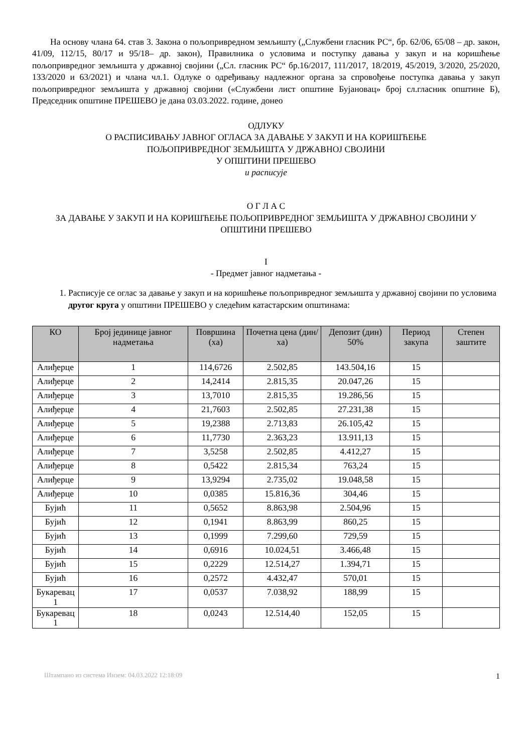На основу члана 64. став 3. Закона о пољопривредном земљишту („Службени гласник РС“, бр. 62/06, 65/08 – др. закон, 41/09, 112/15, 80/17 и 95/18– др. закон), Правилника о условима и поступку давања у закуп и на коришћење пољопривредног земљишта у државној својини („Сл. гласник РС“ бр.16/2017, 111/2017, 18/2019, 45/2019, 3/2020, 25/2020, 133/2020 и 63/2021) и члана чл.1. Одлуке о одређивању надлежног органа за спровођење поступка давања у закуп пољопривредног земљишта у државној својини («Службени лист општине Бујановац» број сл.гласник општине Б), Председник општине ПРЕШЕВО је дана 03.03.2022. године, донео
ОДЛУКУ
О РАСПИСИВАЊУ ЈАВНОГ ОГЛАСА ЗА ДАВАЊЕ У ЗАКУП И НА КОРИШЋЕЊЕ
ПОЉОПРИВРЕДНОГ ЗЕМЉИШТА У ДРЖАВНОЈ СВОЈИНИ
У ОПШТИНИ ПРЕШЕВО
и расписује
О Г Л А С
ЗА ДАВАЊЕ У ЗАКУП И НА КОРИШЋЕЊЕ ПОЉОПРИВРЕДНОГ ЗЕМЉИШТА У ДРЖАВНОЈ СВОЈИНИ У ОПШТИНИ ПРЕШЕВО
I
- Предмет јавног надметања -
1. Расписује се оглас за давање у закуп и на коришћење пољопривредног земљишта у државној својини по условима другог круга у општини ПРЕШЕВО у следећим катастарским општинама:
| КО | Број јединице јавног надметања | Површина (ха) | Почетна цена (дин/ха) | Депозит (дин) 50% | Период закупа | Степен заштите |
| --- | --- | --- | --- | --- | --- | --- |
| Алиђерце | 1 | 114,6726 | 2.502,85 | 143.504,16 | 15 | |
| Алиђерце | 2 | 14,2414 | 2.815,35 | 20.047,26 | 15 | |
| Алиђерце | 3 | 13,7010 | 2.815,35 | 19.286,56 | 15 | |
| Алиђерце | 4 | 21,7603 | 2.502,85 | 27.231,38 | 15 | |
| Алиђерце | 5 | 19,2388 | 2.713,83 | 26.105,42 | 15 | |
| Алиђерце | 6 | 11,7730 | 2.363,23 | 13.911,13 | 15 | |
| Алиђерце | 7 | 3,5258 | 2.502,85 | 4.412,27 | 15 | |
| Алиђерце | 8 | 0,5422 | 2.815,34 | 763,24 | 15 | |
| Алиђерце | 9 | 13,9294 | 2.735,02 | 19.048,58 | 15 | |
| Алиђерце | 10 | 0,0385 | 15.816,36 | 304,46 | 15 | |
| Бујић | 11 | 0,5652 | 8.863,98 | 2.504,96 | 15 | |
| Бујић | 12 | 0,1941 | 8.863,99 | 860,25 | 15 | |
| Бујић | 13 | 0,1999 | 7.299,60 | 729,59 | 15 | |
| Бујић | 14 | 0,6916 | 10.024,51 | 3.466,48 | 15 | |
| Бујић | 15 | 0,2229 | 12.514,27 | 1.394,71 | 15 | |
| Бујић | 16 | 0,2572 | 4.432,47 | 570,01 | 15 | |
| Букаревац 1 | 17 | 0,0537 | 7.038,92 | 188,99 | 15 | |
| Букаревац 1 | 18 | 0,0243 | 12.514,40 | 152,05 | 15 | |
Штампано из система Инзем: 04.03.2022 12:18:09 1